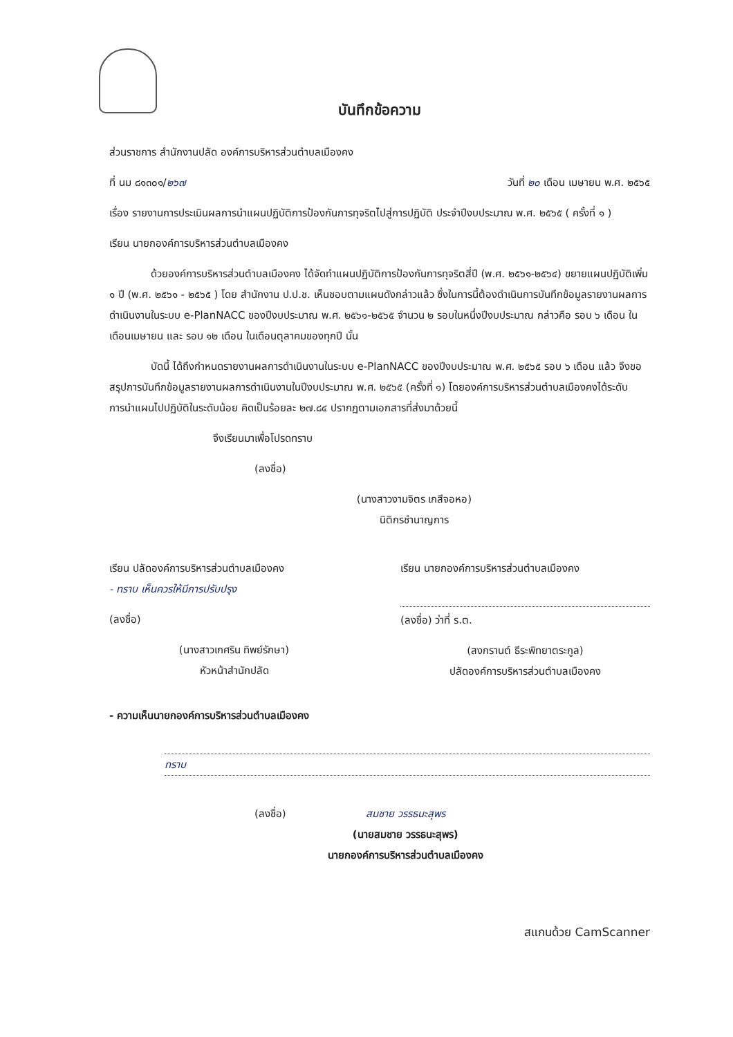บันทึกข้อความ
ส่วนราชการ สำนักงานปลัด องค์การบริหารส่วนตำบลเมืองคง
ที่ นม ๘๑๓๐๑/๒๖๗ วันที่ ๒๐ เดือน เมษายน พ.ศ. ๒๕๖๕
เรื่อง รายงานการประเมินผลการนำแผนปฏิบัติการป้องกันการทุจริตไปสู่การปฏิบัติ ประจำปีงบประมาณ พ.ศ. ๒๕๖๕ ( ครั้งที่ ๑ )
เรียน นายกองค์การบริหารส่วนตำบลเมืองคง
ด้วยองค์การบริหารส่วนตำบลเมืองคง ได้จัดทำแผนปฏิบัติการป้องกันการทุจริตสี่ปี (พ.ศ. ๒๕๖๑-๒๕๖๔) ขยายแผนปฏิบัติเพิ่ม ๑ ปี (พ.ศ. ๒๕๖๑ - ๒๕๖๕ ) โดย สำนักงาน ป.ป.ช. เห็นชอบตามแผนดังกล่าวแล้ว ซึ่งในการนี้ต้องดำเนินการบันทึกข้อมูลรายงานผลการดำเนินงานในระบบ e-PlanNACC ของปีงบประมาณ พ.ศ. ๒๕๖๑-๒๕๖๕ จำนวน ๒ รอบในหนึ่งปีงบประมาณ กล่าวคือ รอบ ๖ เดือน ในเดือนเมษายน และ รอบ ๑๒ เดือน ในเดือนตุลาคมของทุกปี นั้น
บัดนี้ ได้ถึงกำหนดรายงานผลการดำเนินงานในระบบ e-PlanNACC ของปีงบประมาณ พ.ศ. ๒๕๖๕ รอบ ๖ เดือน แล้ว จึงขอสรุปการบันทึกข้อมูลรายงานผลการดำเนินงานในปีงบประมาณ พ.ศ. ๒๕๖๕ (ครั้งที่ ๑) โดยองค์การบริหารส่วนตำบลเมืองคงได้ระดับการนำแผนไปปฏิบัติในระดับน้อย คิดเป็นร้อยละ ๒๗.๘๔ ปรากฏตามเอกสารที่ส่งมาด้วยนี้
จึงเรียนมาเพื่อโปรดทราบ
(ลงชื่อ)
(นางสาวงามจิตร เกสีจอหอ)
นิติกรชำนาญการ
เรียน ปลัดองค์การบริหารส่วนตำบลเมืองคง
- ทราบ เห็นควรให้มีการปรับปรุง
(ลงชื่อ)
(นางสาวเกศริน ทิพย์รักษา)
หัวหน้าสำนักปลัด
เรียน นายกองค์การบริหารส่วนตำบลเมืองคง
(ลงชื่อ) ว่าที่ ร.ต.
(สงกรานต์ ธีระพิทยาตระกูล)
ปลัดองค์การบริหารส่วนตำบลเมืองคง
- ความเห็นนายกองค์การบริหารส่วนตำบลเมืองคง
ทราบ
(ลงชื่อ) สมชาย วรรธนะสุพร
(นายสมชาย วรรธนะสุพร)
นายกองค์การบริหารส่วนตำบลเมืองคง
สแกนด้วย CamScanner